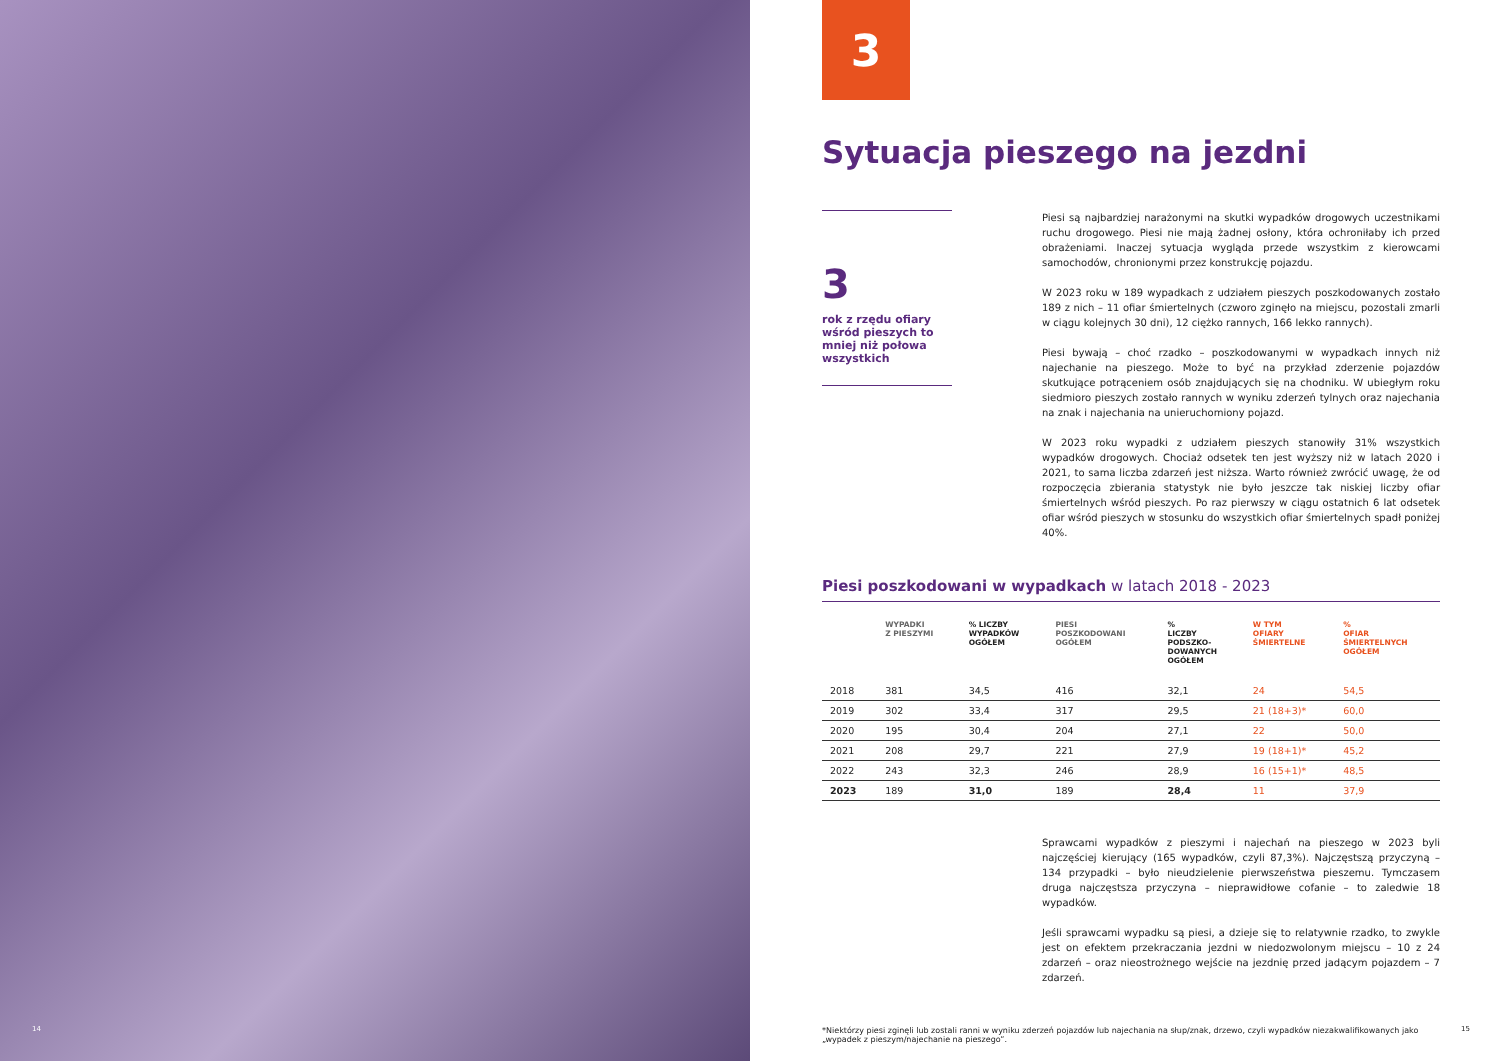14
3
Sytuacja pieszego na jezdni
3
rok z rzędu ofiary wśród pieszych to mniej niż połowa wszystkich
Piesi są najbardziej narażonymi na skutki wypadków drogowych uczestnikami ruchu drogowego. Piesi nie mają żadnej osłony, która ochroniłaby ich przed obrażeniami. Inaczej sytuacja wygląda przede wszystkim z kierowcami samochodów, chronionymi przez konstrukcję pojazdu.
W 2023 roku w 189 wypadkach z udziałem pieszych poszkodowanych zostało 189 z nich – 11 ofiar śmiertelnych (czworo zginęło na miejscu, pozostali zmarli w ciągu kolejnych 30 dni), 12 ciężko rannych, 166 lekko rannych).
Piesi bywają – choć rzadko – poszkodowanymi w wypadkach innych niż najechanie na pieszego. Może to być na przykład zderzenie pojazdów skutkujące potrąceniem osób znajdujących się na chodniku. W ubiegłym roku siedmioro pieszych zostało rannych w wyniku zderzeń tylnych oraz najechania na znak i najechania na unieruchomiony pojazd.
W 2023 roku wypadki z udziałem pieszych stanowiły 31% wszystkich wypadków drogowych. Chociaż odsetek ten jest wyższy niż w latach 2020 i 2021, to sama liczba zdarzeń jest niższa. Warto również zwrócić uwagę, że od rozpoczęcia zbierania statystyk nie było jeszcze tak niskiej liczby ofiar śmiertelnych wśród pieszych. Po raz pierwszy w ciągu ostatnich 6 lat odsetek ofiar wśród pieszych w stosunku do wszystkich ofiar śmiertelnych spadł poniżej 40%.
Piesi poszkodowani w wypadkach w latach 2018 - 2023
| | WYPADKI Z PIESZYMI | % LICZBY WYPADKÓW OGÓŁEM | PIESI POSZKODOWANI OGÓŁEM | % LICZBY PODSZKO- DOWANYCH OGÓŁEM | W TYM OFIARY ŚMIERTELNE | % OFIAR ŚMIERTELNYCH OGÓŁEM |
| --- | --- | --- | --- | --- | --- | --- |
| 2018 | 381 | 34,5 | 416 | 32,1 | 24 | 54,5 |
| 2019 | 302 | 33,4 | 317 | 29,5 | 21 (18+3)* | 60,0 |
| 2020 | 195 | 30,4 | 204 | 27,1 | 22 | 50,0 |
| 2021 | 208 | 29,7 | 221 | 27,9 | 19 (18+1)* | 45,2 |
| 2022 | 243 | 32,3 | 246 | 28,9 | 16 (15+1)* | 48,5 |
| 2023 | 189 | 31,0 | 189 | 28,4 | 11 | 37,9 |
Sprawcami wypadków z pieszymi i najechań na pieszego w 2023 byli najczęściej kierujący (165 wypadków, czyli 87,3%). Najczęstszą przyczyną – 134 przypadki – było nieudzielenie pierwszeństwa pieszemu. Tymczasem druga najczęstsza przyczyna – nieprawidłowe cofanie – to zaledwie 18 wypadków.
Jeśli sprawcami wypadku są piesi, a dzieje się to relatywnie rzadko, to zwykle jest on efektem przekraczania jezdni w niedozwolonym miejscu – 10 z 24 zdarzeń – oraz nieostrożnego wejście na jezdnię przed jadącym pojazdem – 7 zdarzeń.
*Niektórzy piesi zginęli lub zostali ranni w wyniku zderzeń pojazdów lub najechania na słup/znak, drzewo, czyli wypadków niezakwalifikowanych jako „wypadek z pieszym/najechanie na pieszego”.
15